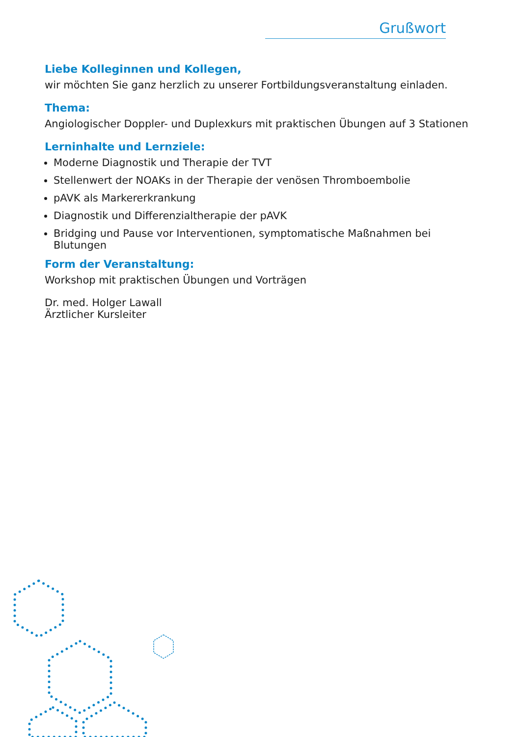Grußwort
Liebe Kolleginnen und Kollegen,
wir möchten Sie ganz herzlich zu unserer Fortbildungsveranstaltung einladen.
Thema:
Angiologischer Doppler- und Duplexkurs mit praktischen Übungen auf 3 Stationen
Lerninhalte und Lernziele:
Moderne Diagnostik und Therapie der TVT
Stellenwert der NOAKs in der Therapie der venösen Thromboembolie
pAVK als Markererkrankung
Diagnostik und Differenzialtherapie der pAVK
Bridging und Pause vor Interventionen, symptomatische Maßnahmen bei Blutungen
Form der Veranstaltung:
Workshop mit praktischen Übungen und Vorträgen
Dr. med. Holger Lawall
Ärztlicher Kursleiter